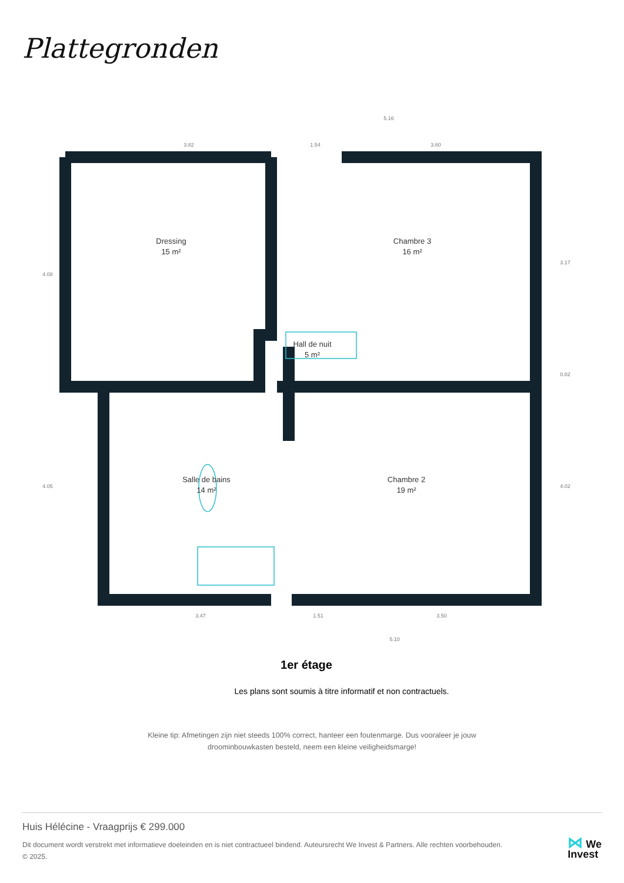Plattegronden
Dressing
15 m²
Chambre 3
16 m²
Hall de nuit
5 m²
Salle de bains
14 m²
Chambre 2
19 m²
3.82
1.54
3.60
5.16
3.47
1.51
3.50
5.10
4.08
3.17
0.82
4.05
4.02
1er étage
Les plans sont soumis à titre informatif et non contractuels.
Kleine tip: Afmetingen zijn niet steeds 100% correct, hanteer een foutenmarge. Dus vooraleer je jouw
droominbouwkasten besteld, neem een kleine veiligheidsmarge!
Huis Hélécine - Vraagprijs € 299.000
Dit document wordt verstrekt met informatieve doeleinden en is niet contractueel bindend. Auteursrecht We Invest & Partners. Alle rechten voorbehouden. © 2025.
⋈ We
Invest